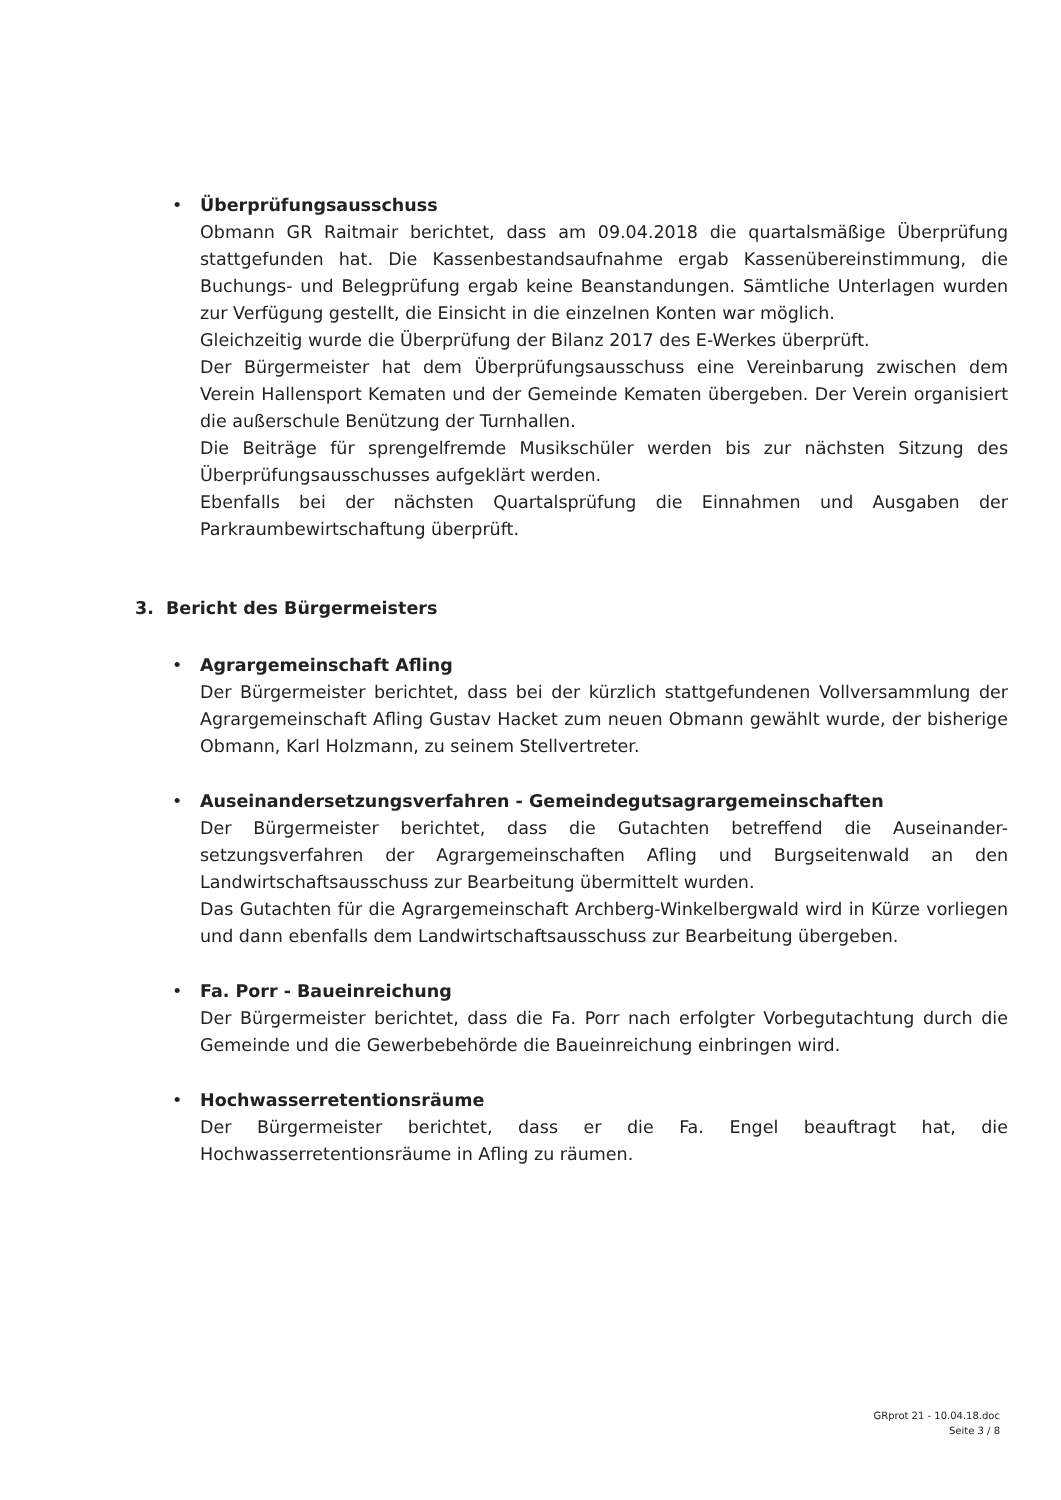•
Überprüfungsausschuss
Obmann GR Raitmair berichtet, dass am 09.04.2018 die quartalsmäßige Überprüfung stattgefunden hat. Die Kassenbestandsaufnahme ergab Kassenübereinstimmung, die Buchungs- und Belegprüfung ergab keine Beanstandungen. Sämtliche Unterlagen wurden zur Verfügung gestellt, die Einsicht in die einzelnen Konten war möglich.
Gleichzeitig wurde die Überprüfung der Bilanz 2017 des E-Werkes überprüft.
Der Bürgermeister hat dem Überprüfungsausschuss eine Vereinbarung zwischen dem Verein Hallensport Kematen und der Gemeinde Kematen übergeben. Der Verein organisiert die außerschule Benützung der Turnhallen.
Die Beiträge für sprengelfremde Musikschüler werden bis zur nächsten Sitzung des Überprüfungsausschusses aufgeklärt werden.
Ebenfalls bei der nächsten Quartalsprüfung die Einnahmen und Ausgaben der Parkraumbewirtschaftung überprüft.
3. Bericht des Bürgermeisters
•
Agrargemeinschaft Afling
Der Bürgermeister berichtet, dass bei der kürzlich stattgefundenen Vollversammlung der Agrargemeinschaft Afling Gustav Hacket zum neuen Obmann gewählt wurde, der bisherige Obmann, Karl Holzmann, zu seinem Stellvertreter.
•
Auseinandersetzungsverfahren - Gemeindegutsagrargemeinschaften
Der Bürgermeister berichtet, dass die Gutachten betreffend die Auseinander-setzungsverfahren der Agrargemeinschaften Afling und Burgseitenwald an den Landwirtschaftsausschuss zur Bearbeitung übermittelt wurden.
Das Gutachten für die Agrargemeinschaft Archberg-Winkelbergwald wird in Kürze vorliegen und dann ebenfalls dem Landwirtschaftsausschuss zur Bearbeitung übergeben.
•
Fa. Porr - Baueinreichung
Der Bürgermeister berichtet, dass die Fa. Porr nach erfolgter Vorbegutachtung durch die Gemeinde und die Gewerbebehörde die Baueinreichung einbringen wird.
•
Hochwasserretentionsräume
Der Bürgermeister berichtet, dass er die Fa. Engel beauftragt hat, die Hochwasserretentionsräume in Afling zu räumen.
GRprot 21 - 10.04.18.doc
Seite 3 / 8